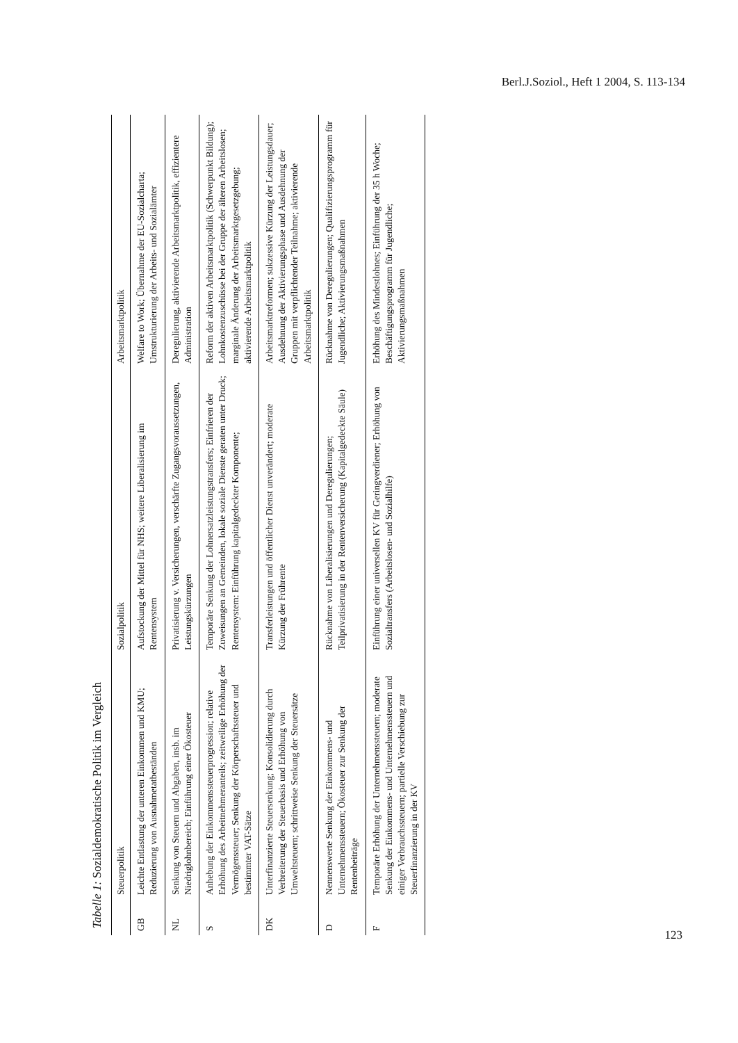Berl.J.Soziol., Heft 1 2004, S. 113-134
Tabelle 1: Sozialdemokratische Politik im Vergleich
| | Steuerpolitik | Sozialpolitik | Arbeitsmarktpolitik |
| --- | --- | --- | --- |
| GB | Leichte Entlastung der unteren Einkommen und KMU; Reduzierung von Ausnahmetatbeständen | Aufstockung der Mittel für NHS; weitere Liberalisierung im Rentensystem | Welfare to Work; Übernahme der EU-Sozialcharta; Umstrukturierung der Arbeits- und Sozialämter |
| NL | Senkung von Steuern und Abgaben, insb. im Niedriglohnbereich; Einführung einer Ökosteuer | Privatisierung v. Versicherungen, verschärfte Zugangsvoraussetzungen, Leistungskürzungen | Deregulierung, aktivierende Arbeitsmarktpolitik, effizientere Administration |
| S | Anhebung der Einkommenssteuerprogression; relative Erhöhung des Arbeitnehmeranteils; zeitweilige Erhöhung der Vermögenssteuer; Senkung der Körperschaftssteuer und bestimmter VAT-Sätze | Temporäre Senkung der Lohnersatzleistungstransfers; Einfrieren der Zuweisungen an Gemeinden, lokale soziale Dienste geraten unter Druck; Rentensystem: Einführung kapitalgedeckter Komponente; | Reform der aktiven Arbeitsmarktpolitik (Schwerpunkt Bildung); Lohnkostenzuschüsse bei der Gruppe der älteren Arbeitslosen; marginale Änderung der Arbeitsmarktgesetzgebung; aktivierende Arbeitsmarktpolitik |
| DK | Unterfinanzierte Steuersenkung; Konsolidierung durch Verbreiterung der Steuerbasis und Erhöhung von Umweltsteuern; schrittweise Senkung der Steuersätze | Transferleistungen und öffentlicher Dienst unverändert; moderate Kürzung der Frührente | Arbeitsmarktreformen; sukzessive Kürzung der Leistungsdauer; Ausdehnung der Aktivierungsphase und Ausdehnung der Gruppen mit verpflichtender Teilnahme; aktivierende Arbeitsmarktpolitik |
| D | Nennenswerte Senkung der Einkommens- und Unternehmenssteuern; Ökosteuer zur Senkung der Rentenbeiträge | Rücknahme von Liberalisierungen und Deregulierungen; Teilprivatisierung in der Rentenversicherung (Kapitalgedeckte Säule) | Rücknahme von Deregulierungen; Qualifizierungsprogramm für Jugendliche; Aktivierungsmaßnahmen |
| F | Temporäre Erhöhung der Unternehmenssteuern; moderate Senkung der Einkommens- und Unternehmenssteuern und einiger Verbrauchssteuern; partielle Verschiebung zur Steuerfinanzierung in der KV | Einführung einer universellen KV für Geringverdiener; Erhöhung von Sozialtransfers (Arbeitslosen- und Sozialhilfe) | Erhöhung des Mindestlohnes; Einführung der 35 h Woche; Beschäftigungsprogramm für Jugendliche; Aktivierungsmaßnahmen |
123